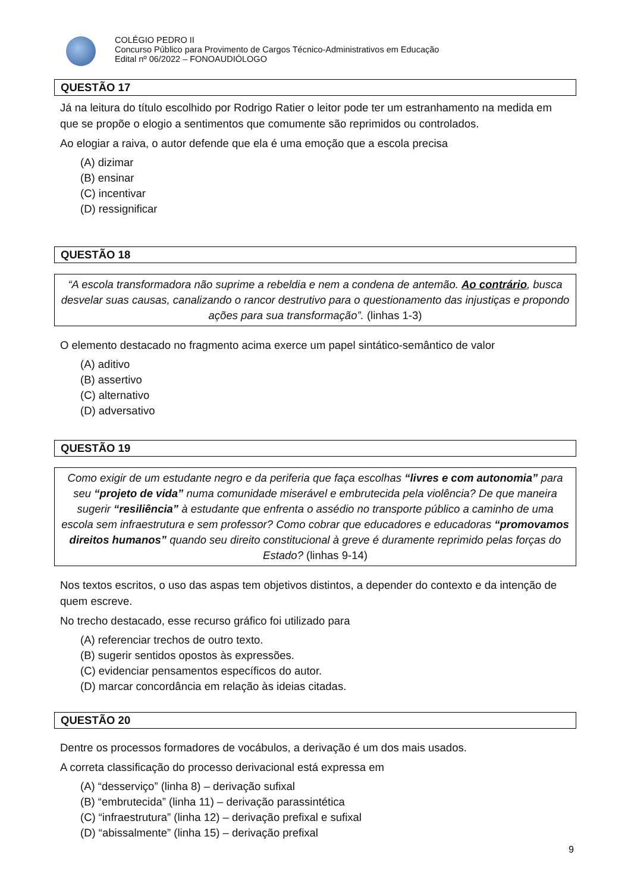COLÉGIO PEDRO II
Concurso Público para Provimento de Cargos Técnico-Administrativos em Educação
Edital nº 06/2022 – FONOAUDIÓLOGO
QUESTÃO 17
Já na leitura do título escolhido por Rodrigo Ratier o leitor pode ter um estranhamento na medida em que se propõe o elogio a sentimentos que comumente são reprimidos ou controlados.
Ao elogiar a raiva, o autor defende que ela é uma emoção que a escola precisa
(A) dizimar
(B) ensinar
(C) incentivar
(D) ressignificar
QUESTÃO 18
“A escola transformadora não suprime a rebeldia e nem a condena de antemão. Ao contrário, busca desvelar suas causas, canalizando o rancor destrutivo para o questionamento das injustiças e propondo ações para sua transformação”. (linhas 1-3)
O elemento destacado no fragmento acima exerce um papel sintático-semântico de valor
(A) aditivo
(B) assertivo
(C) alternativo
(D) adversativo
QUESTÃO 19
Como exigir de um estudante negro e da periferia que faça escolhas “livres e com autonomia” para seu “projeto de vida” numa comunidade miserável e embrutecida pela violência? De que maneira sugerir “resiliência” à estudante que enfrenta o assédio no transporte público a caminho de uma escola sem infraestrutura e sem professor? Como cobrar que educadores e educadoras “promovamos direitos humanos” quando seu direito constitucional à greve é duramente reprimido pelas forças do Estado? (linhas 9-14)
Nos textos escritos, o uso das aspas tem objetivos distintos, a depender do contexto e da intenção de quem escreve.
No trecho destacado, esse recurso gráfico foi utilizado para
(A) referenciar trechos de outro texto.
(B) sugerir sentidos opostos às expressões.
(C) evidenciar pensamentos específicos do autor.
(D) marcar concordância em relação às ideias citadas.
QUESTÃO 20
Dentre os processos formadores de vocábulos, a derivação é um dos mais usados.
A correta classificação do processo derivacional está expressa em
(A) “desserviço” (linha 8) – derivação sufixal
(B) “embrutecida” (linha 11) – derivação parassintética
(C) “infraestrutura” (linha 12) – derivação prefixal e sufixal
(D) “abissalmente” (linha 15) – derivação prefixal
9